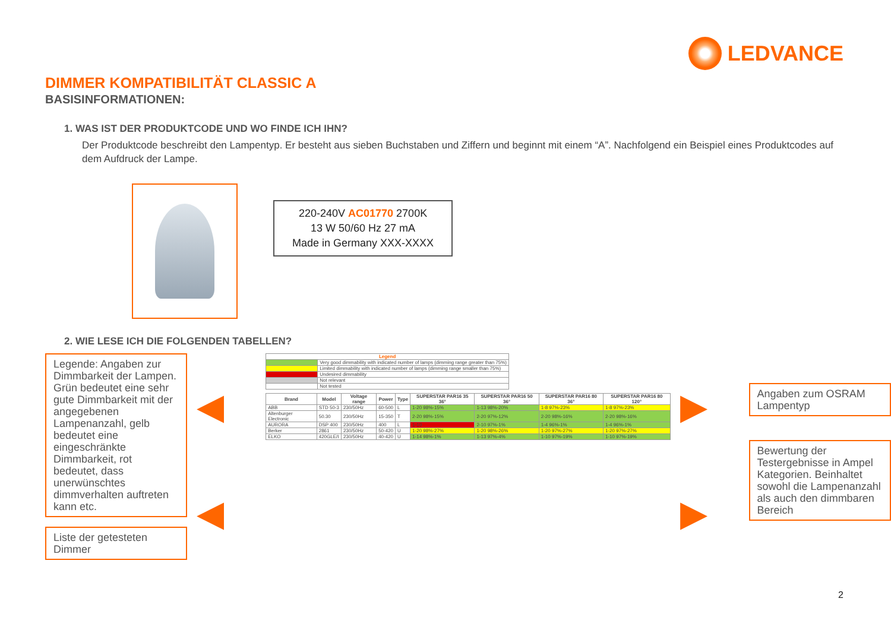LEDVANCE
DIMMER KOMPATIBILITÄT CLASSIC A
BASISINFORMATIONEN:
1. WAS IST DER PRODUKTCODE UND WO FINDE ICH IHN?
Der Produktcode beschreibt den Lampentyp. Er besteht aus sieben Buchstaben und Ziffern und beginnt mit einem “A”. Nachfolgend ein Beispiel eines Produktcodes auf dem Aufdruck der Lampe.
220-240V AC01770 2700K
13 W 50/60 Hz 27 mA
Made in Germany XXX-XXXX
2. WIE LESE ICH DIE FOLGENDEN TABELLEN?
Legende: Angaben zur Dimmbarkeit der Lampen. Grün bedeutet eine sehr gute Dimmbarkeit mit der angegebenen Lampenanzahl, gelb bedeutet eine eingeschränkte Dimmbarkeit, rot bedeutet, dass unerwünschtes dimmverhalten auftreten kann etc.
Liste der getesteten Dimmer
◀
◀
| Legend | |
| --- | --- |
| | Very good dimmability with indicated number of lamps (dimming range greater than 75%) |
| | Limited dimmability with indicated number of lamps (dimming range smaller than 75%) |
| | Undesired dimmability |
| | Not relevant |
| | Not tested |
| Brand | Model | Voltage range | Power | Type | SUPERSTAR PAR16 35 36° | SUPERSTAR PAR16 50 36° | SUPERSTAR PAR16 80 36° | SUPERSTAR PAR16 80 120° |
| --- | --- | --- | --- | --- | --- | --- | --- | --- |
| ABB | STD 50-3 | 230/50Hz | 60-500 | L | 1-20 98%-15% | 1-13 98%-20% | 1-8 97%-23% | 1-8 97%-23% |
| Altenburger Electronic | 50.30 | 230/50Hz | 15-350 | T | 2-20 98%-15% | 2-20 97%-12% | 2-20 98%-16% | 2-20 98%-16% |
| AURORA | DSP 400 | 230/50Hz | 400 | L | 1-10 | 2-10 97%-1% | 1-4 96%-1% | 1-4 96%-1% |
| Berker | 2861 | 230/50Hz | 50-420 | U | 1-20 98%-27% | 1-20 98%-26% | 1-20 97%-27% | 1-20 97%-27% |
| ELKO | 420GLE/I | 230/50Hz | 40-420 | U | 1-14 98%-1% | 1-13 97%-4% | 1-10 97%-19% | 1-10 97%-19% |
▶
▶
Angaben zum OSRAM Lampentyp
Bewertung der Testergebnisse in Ampel Kategorien. Beinhaltet sowohl die Lampenanzahl als auch den dimmbaren Bereich
2